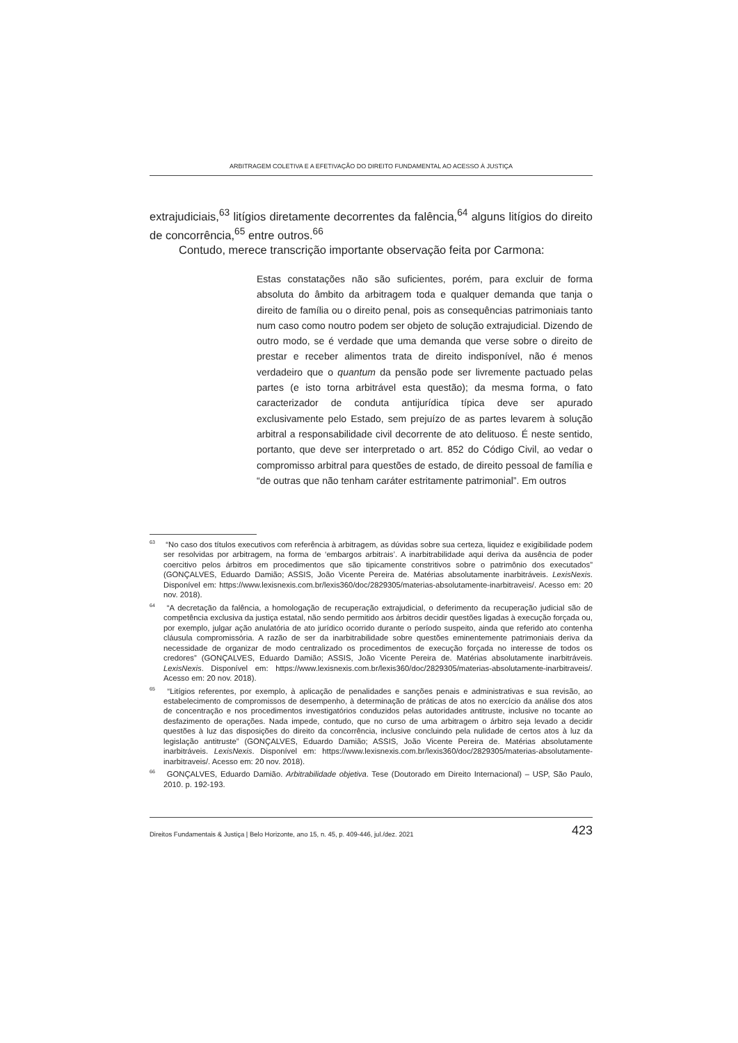ARBITRAGEM COLETIVA E A EFETIVAÇÃO DO DIREITO FUNDAMENTAL AO ACESSO À JUSTIÇA
extrajudiciais,<sup>63</sup> litígios diretamente decorrentes da falência,<sup>64</sup> alguns litígios do direito de concorrência,<sup>65</sup> entre outros.<sup>66</sup>
Contudo, merece transcrição importante observação feita por Carmona:
Estas constatações não são suficientes, porém, para excluir de forma absoluta do âmbito da arbitragem toda e qualquer demanda que tanja o direito de família ou o direito penal, pois as consequências patrimoniais tanto num caso como noutro podem ser objeto de solução extrajudicial. Dizendo de outro modo, se é verdade que uma demanda que verse sobre o direito de prestar e receber alimentos trata de direito indisponível, não é menos verdadeiro que o quantum da pensão pode ser livremente pactuado pelas partes (e isto torna arbitrável esta questão); da mesma forma, o fato caracterizador de conduta antijurídica típica deve ser apurado exclusivamente pelo Estado, sem prejuízo de as partes levarem à solução arbitral a responsabilidade civil decorrente de ato delituoso. É neste sentido, portanto, que deve ser interpretado o art. 852 do Código Civil, ao vedar o compromisso arbitral para questões de estado, de direito pessoal de família e “de outras que não tenham caráter estritamente patrimonial”. Em outros
<sup>63</sup> “No caso dos títulos executivos com referência à arbitragem, as dúvidas sobre sua certeza, liquidez e exigibilidade podem ser resolvidas por arbitragem, na forma de ‘embargos arbitrais’. A inarbitrabilidade aqui deriva da ausência de poder coercitivo pelos árbitros em procedimentos que são tipicamente constritivos sobre o patrimônio dos executados” (GONÇALVES, Eduardo Damião; ASSIS, João Vicente Pereira de. Matérias absolutamente inarbitráveis. LexisNexis. Disponível em: https://www.lexisnexis.com.br/lexis360/doc/2829305/materias-absolutamente-inarbitraveis/. Acesso em: 20 nov. 2018).
<sup>64</sup> “A decretação da falência, a homologação de recuperação extrajudicial, o deferimento da recuperação judicial são de competência exclusiva da justiça estatal, não sendo permitido aos árbitros decidir questões ligadas à execução forçada ou, por exemplo, julgar ação anulatória de ato jurídico ocorrido durante o período suspeito, ainda que referido ato contenha cláusula compromissória. A razão de ser da inarbitrabilidade sobre questões eminentemente patrimoniais deriva da necessidade de organizar de modo centralizado os procedimentos de execução forçada no interesse de todos os credores” (GONÇALVES, Eduardo Damião; ASSIS, João Vicente Pereira de. Matérias absolutamente inarbitráveis. LexisNexis. Disponível em: https://www.lexisnexis.com.br/lexis360/doc/2829305/materias-absolutamente-inarbitraveis/. Acesso em: 20 nov. 2018).
<sup>65</sup> “Litígios referentes, por exemplo, à aplicação de penalidades e sanções penais e administrativas e sua revisão, ao estabelecimento de compromissos de desempenho, à determinação de práticas de atos no exercício da análise dos atos de concentração e nos procedimentos investigatórios conduzidos pelas autoridades antitruste, inclusive no tocante ao desfazimento de operações. Nada impede, contudo, que no curso de uma arbitragem o árbitro seja levado a decidir questões à luz das disposições do direito da concorrência, inclusive concluindo pela nulidade de certos atos à luz da legislação antitruste” (GONÇALVES, Eduardo Damião; ASSIS, João Vicente Pereira de. Matérias absolutamente inarbitráveis. LexisNexis. Disponível em: https://www.lexisnexis.com.br/lexis360/doc/2829305/materias-absolutamente-inarbitraveis/. Acesso em: 20 nov. 2018).
<sup>66</sup> GONÇALVES, Eduardo Damião. Arbitrabilidade objetiva. Tese (Doutorado em Direito Internacional) – USP, São Paulo, 2010. p. 192-193.
Direitos Fundamentais & Justiça | Belo Horizonte, ano 15, n. 45, p. 409-446, jul./dez. 2021 423